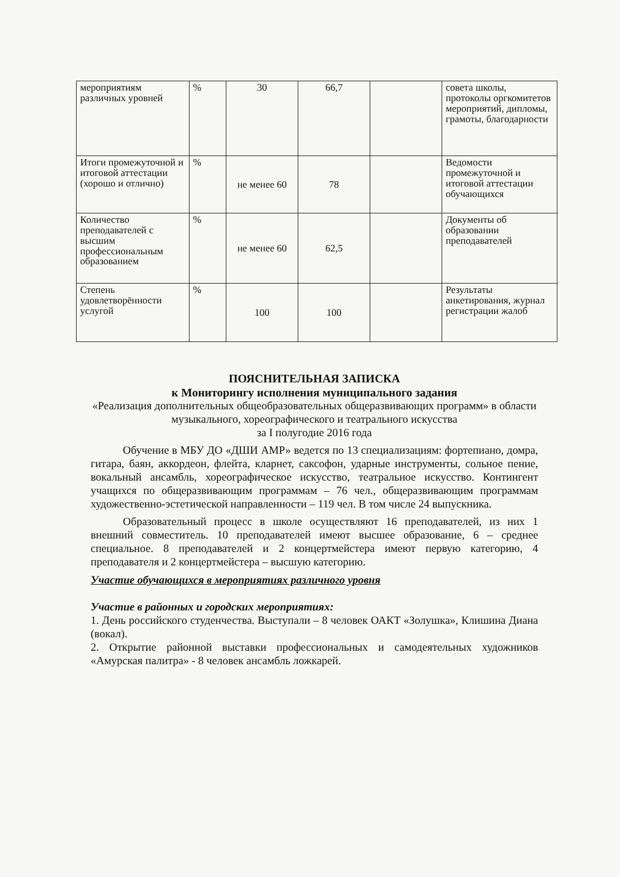| мероприятиям различных уровней | % | 30 | 66,7 | | совета школы, протоколы оргкомитетов мероприятий, дипломы, грамоты, благодарности |
| Итоги промежуточной и итоговой аттестации (хорошо и отлично) | % | не менее 60 | 78 | | Ведомости промежуточной и итоговой аттестации обучающихся |
| Количество преподавателей с высшим профессиональным образованием | % | не менее 60 | 62,5 | | Документы об образовании преподавателей |
| Степень удовлетворённости услугой | % | 100 | 100 | | Результаты анкетирования, журнал регистрации жалоб |
ПОЯСНИТЕЛЬНАЯ ЗАПИСКА
к Мониторингу исполнения муниципального задания
«Реализация дополнительных общеобразовательных общеразвивающих программ» в области музыкального, хореографического и театрального искусства
за I полугодие 2016 года
Обучение в МБУ ДО «ДШИ АМР» ведется по 13 специализациям: фортепиано, домра, гитара, баян, аккордеон, флейта, кларнет, саксофон, ударные инструменты, сольное пение, вокальный ансамбль, хореографическое искусство, театральное искусство. Контингент учащихся по общеразвивающим программам – 76 чел., общеразвивающим программам художественно-эстетической направленности – 119 чел. В том числе 24 выпускника.
Образовательный процесс в школе осуществляют 16 преподавателей, из них 1 внешний совместитель. 10 преподавателей имеют высшее образование, 6 – среднее специальное. 8 преподавателей и 2 концертмейстера имеют первую категорию, 4 преподавателя и 2 концертмейстера – высшую категорию.
Участие обучающихся в мероприятиях различного уровня
Участие в районных и городских мероприятиях:
1. День российского студенчества. Выступали – 8 человек ОАКТ «Золушка», Клишина Диана (вокал).
2. Открытие районной выставки профессиональных и самодеятельных художников «Амурская палитра» - 8 человек ансамбль ложкарей.